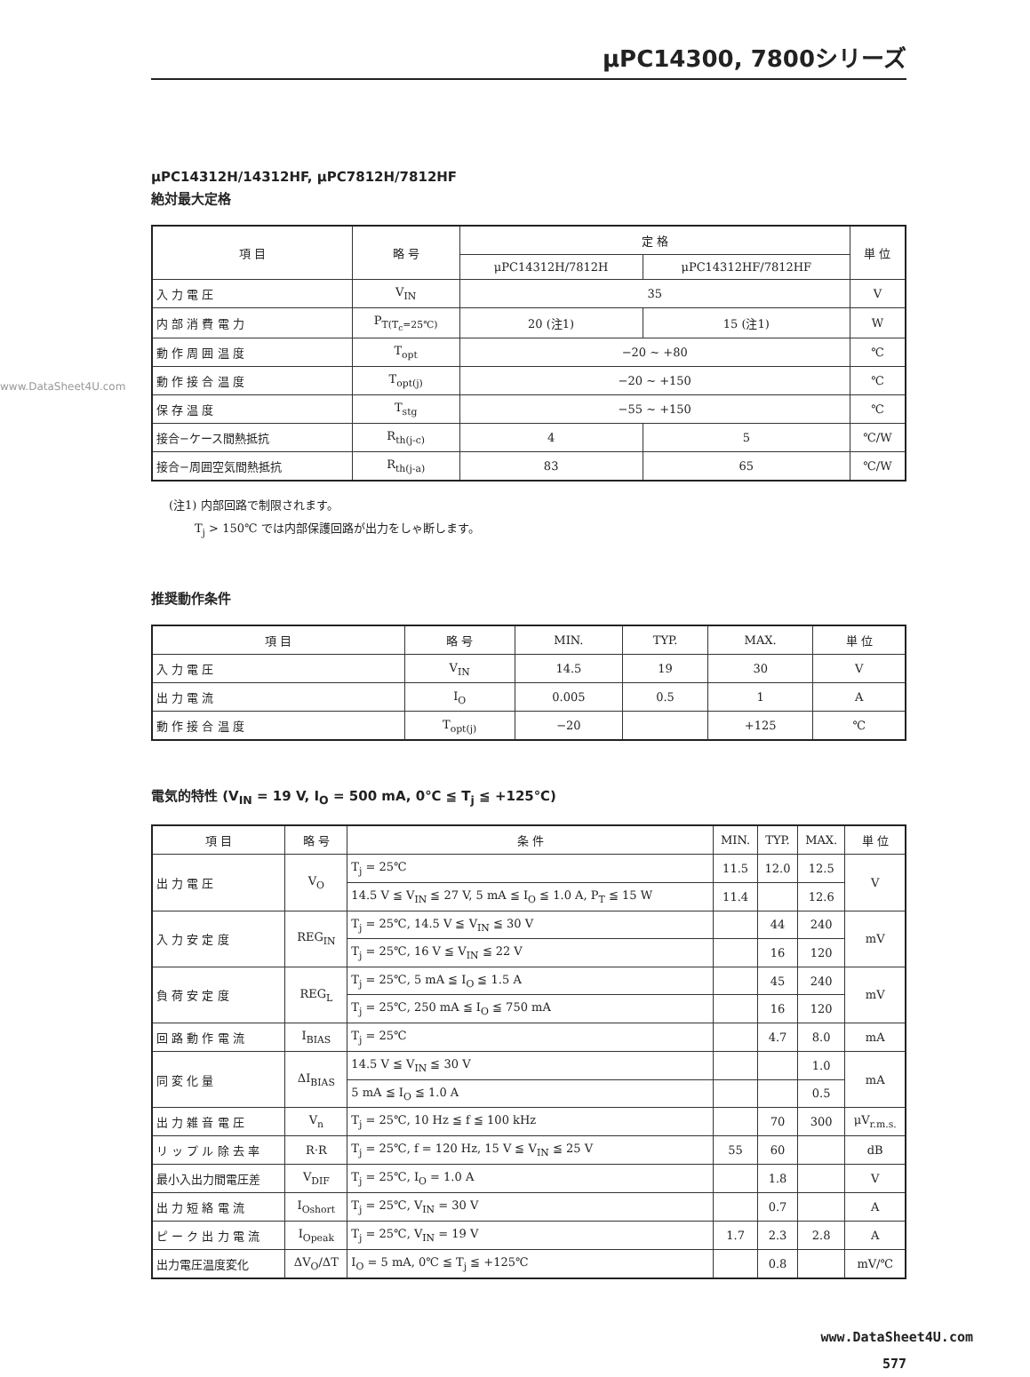www.DataSheet4U.com
μPC14300, 7800シリーズ
μPC14312H/14312HF, μPC7812H/7812HF
絶対最大定格
| 項 目 | 略 号 | 定 格 | | 単 位 |
| --- | --- | --- | --- | --- |
| | | μPC14312H/7812H | μPC14312HF/7812HF | |
| 入 力 電 圧 | V<sub>IN</sub> | 35 | | V |
| 内 部 消 費 電 力 | P<sub>T(T<sub>c</sub>=25℃)</sub> | 20 (注1) | 15 (注1) | W |
| 動 作 周 囲 温 度 | T<sub>opt</sub> | −20 ~ +80 | | ℃ |
| 動 作 接 合 温 度 | T<sub>opt(j)</sub> | −20 ~ +150 | | ℃ |
| 保 存 温 度 | T<sub>stg</sub> | −55 ~ +150 | | ℃ |
| 接合−ケース間熱抵抗 | R<sub>th(j-c)</sub> | 4 | 5 | ℃/W |
| 接合−周囲空気間熱抵抗 | R<sub>th(j-a)</sub> | 83 | 65 | ℃/W |
(注1) 内部回路で制限されます。
T<sub>j</sub> > 150℃ では内部保護回路が出力をしゃ断します。
推奨動作条件
| 項 目 | 略 号 | MIN. | TYP. | MAX. | 単 位 |
| --- | --- | --- | --- | --- | --- |
| 入 力 電 圧 | V<sub>IN</sub> | 14.5 | 19 | 30 | V |
| 出 力 電 流 | I<sub>O</sub> | 0.005 | 0.5 | 1 | A |
| 動 作 接 合 温 度 | T<sub>opt(j)</sub> | −20 | | +125 | ℃ |
電気的特性 (V<sub>IN</sub> = 19 V, I<sub>O</sub> = 500 mA, 0℃ ≦ T<sub>j</sub> ≦ +125℃)
| 項 目 | 略 号 | 条 件 | MIN. | TYP. | MAX. | 単 位 |
| --- | --- | --- | --- | --- | --- | --- |
| 出 力 電 圧 | V<sub>O</sub> | T<sub>j</sub> = 25℃ | 11.5 | 12.0 | 12.5 | V |
| | | 14.5 V ≦ V<sub>IN</sub> ≦ 27 V, 5 mA ≦ I<sub>O</sub> ≦ 1.0 A, P<sub>T</sub> ≦ 15 W | 11.4 | | 12.6 | |
| 入 力 安 定 度 | REG<sub>IN</sub> | T<sub>j</sub> = 25℃, 14.5 V ≦ V<sub>IN</sub> ≦ 30 V | | 44 | 240 | mV |
| | | T<sub>j</sub> = 25℃, 16 V ≦ V<sub>IN</sub> ≦ 22 V | | 16 | 120 | |
| 負 荷 安 定 度 | REG<sub>L</sub> | T<sub>j</sub> = 25℃, 5 mA ≦ I<sub>O</sub> ≦ 1.5 A | | 45 | 240 | mV |
| | | T<sub>j</sub> = 25℃, 250 mA ≦ I<sub>O</sub> ≦ 750 mA | | 16 | 120 | |
| 回 路 動 作 電 流 | I<sub>BIAS</sub> | T<sub>j</sub> = 25℃ | | 4.7 | 8.0 | mA |
| 同 変 化 量 | ΔI<sub>BIAS</sub> | 14.5 V ≦ V<sub>IN</sub> ≦ 30 V | | | 1.0 | mA |
| | | 5 mA ≦ I<sub>O</sub> ≦ 1.0 A | | | 0.5 | |
| 出 力 雑 音 電 圧 | V<sub>n</sub> | T<sub>j</sub> = 25℃, 10 Hz ≦ f ≦ 100 kHz | | 70 | 300 | μV<sub>r.m.s.</sub> |
| リ ッ プ ル 除 去 率 | R·R | T<sub>j</sub> = 25℃, f = 120 Hz, 15 V ≦ V<sub>IN</sub> ≦ 25 V | 55 | 60 | | dB |
| 最小入出力間電圧差 | V<sub>DIF</sub> | T<sub>j</sub> = 25℃, I<sub>O</sub> = 1.0 A | | 1.8 | | V |
| 出 力 短 絡 電 流 | I<sub>Oshort</sub> | T<sub>j</sub> = 25℃, V<sub>IN</sub> = 30 V | | 0.7 | | A |
| ピ ー ク 出 力 電 流 | I<sub>Opeak</sub> | T<sub>j</sub> = 25℃, V<sub>IN</sub> = 19 V | 1.7 | 2.3 | 2.8 | A |
| 出力電圧温度変化 | ΔV<sub>O</sub>/ΔT | I<sub>O</sub> = 5 mA, 0℃ ≦ T<sub>j</sub> ≦ +125℃ | | 0.8 | | mV/℃ |
www.DataSheet4U.com
577